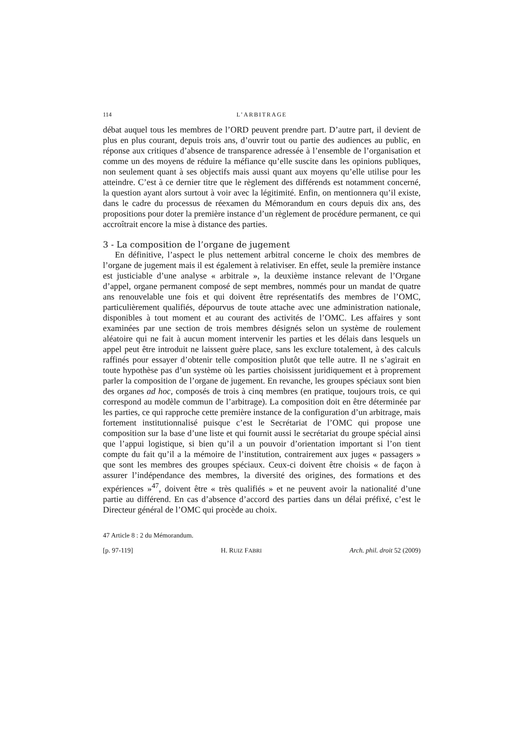114 L’ARBITRAGE
débat auquel tous les membres de l’ORD peuvent prendre part. D’autre part, il devient de plus en plus courant, depuis trois ans, d’ouvrir tout ou partie des audiences au public, en réponse aux critiques d’absence de transparence adressée à l’ensemble de l’organisation et comme un des moyens de réduire la méfiance qu’elle suscite dans les opinions publiques, non seulement quant à ses objectifs mais aussi quant aux moyens qu’elle utilise pour les atteindre. C’est à ce dernier titre que le règlement des différends est notamment concerné, la question ayant alors surtout à voir avec la légitimité. Enfin, on mentionnera qu’il existe, dans le cadre du processus de réexamen du Mémorandum en cours depuis dix ans, des propositions pour doter la première instance d’un règlement de procédure permanent, ce qui accroîtrait encore la mise à distance des parties.
3 - La composition de l’organe de jugement
En définitive, l’aspect le plus nettement arbitral concerne le choix des membres de l’organe de jugement mais il est également à relativiser. En effet, seule la première instance est justiciable d’une analyse « arbitrale », la deuxième instance relevant de l’Organe d’appel, organe permanent composé de sept membres, nommés pour un mandat de quatre ans renouvelable une fois et qui doivent être représentatifs des membres de l’OMC, particulière­ment qualifiés, dépourvus de toute attache avec une administration nationale, disponibles à tout moment et au courant des activités de l’OMC. Les affaires y sont examinées par une section de trois membres désignés selon un système de roulement aléatoire qui ne fait à aucun moment intervenir les parties et les délais dans lesquels un appel peut être introduit ne laissent guère place, sans les exclure totalement, à des calculs raffinés pour essayer d’obtenir telle compo­sition plutôt que telle autre. Il ne s’agirait en toute hypothèse pas d’un système où les parties choisissent juridiquement et à proprement parler la composition de l’organe de jugement. En revanche, les groupes spéciaux sont bien des organes ad hoc, composés de trois à cinq membres (en pratique, toujours trois, ce qui correspond au modèle commun de l’arbitrage). La composition doit en être déterminée par les parties, ce qui rapproche cette première instance de la configuration d’un arbitrage, mais fortement institutionnalisé puisque c’est le Secrétariat de l’OMC qui propose une composition sur la base d’une liste et qui fournit aussi le secrétariat du groupe spécial ainsi que l’appui logistique, si bien qu’il a un pouvoir d’orientation important si l’on tient compte du fait qu’il a la mémoire de l’institution, contrairement aux juges « passagers » que sont les membres des groupes spéciaux. Ceux-ci doivent être choisis « de façon à assurer l’indépendance des membres, la diversité des origines, des formations et des expériences »<sup>47</sup>, doivent être « très qualifiés » et ne peuvent avoir la nationalité d’une partie au différend. En cas d’absence d’accord des parties dans un délai préfixé, c’est le Directeur général de l’OMC qui procède au choix.
47 Article 8 : 2 du Mémorandum.
[p. 97-119] H. RUIZ FABRI Arch. phil. droit 52 (2009)